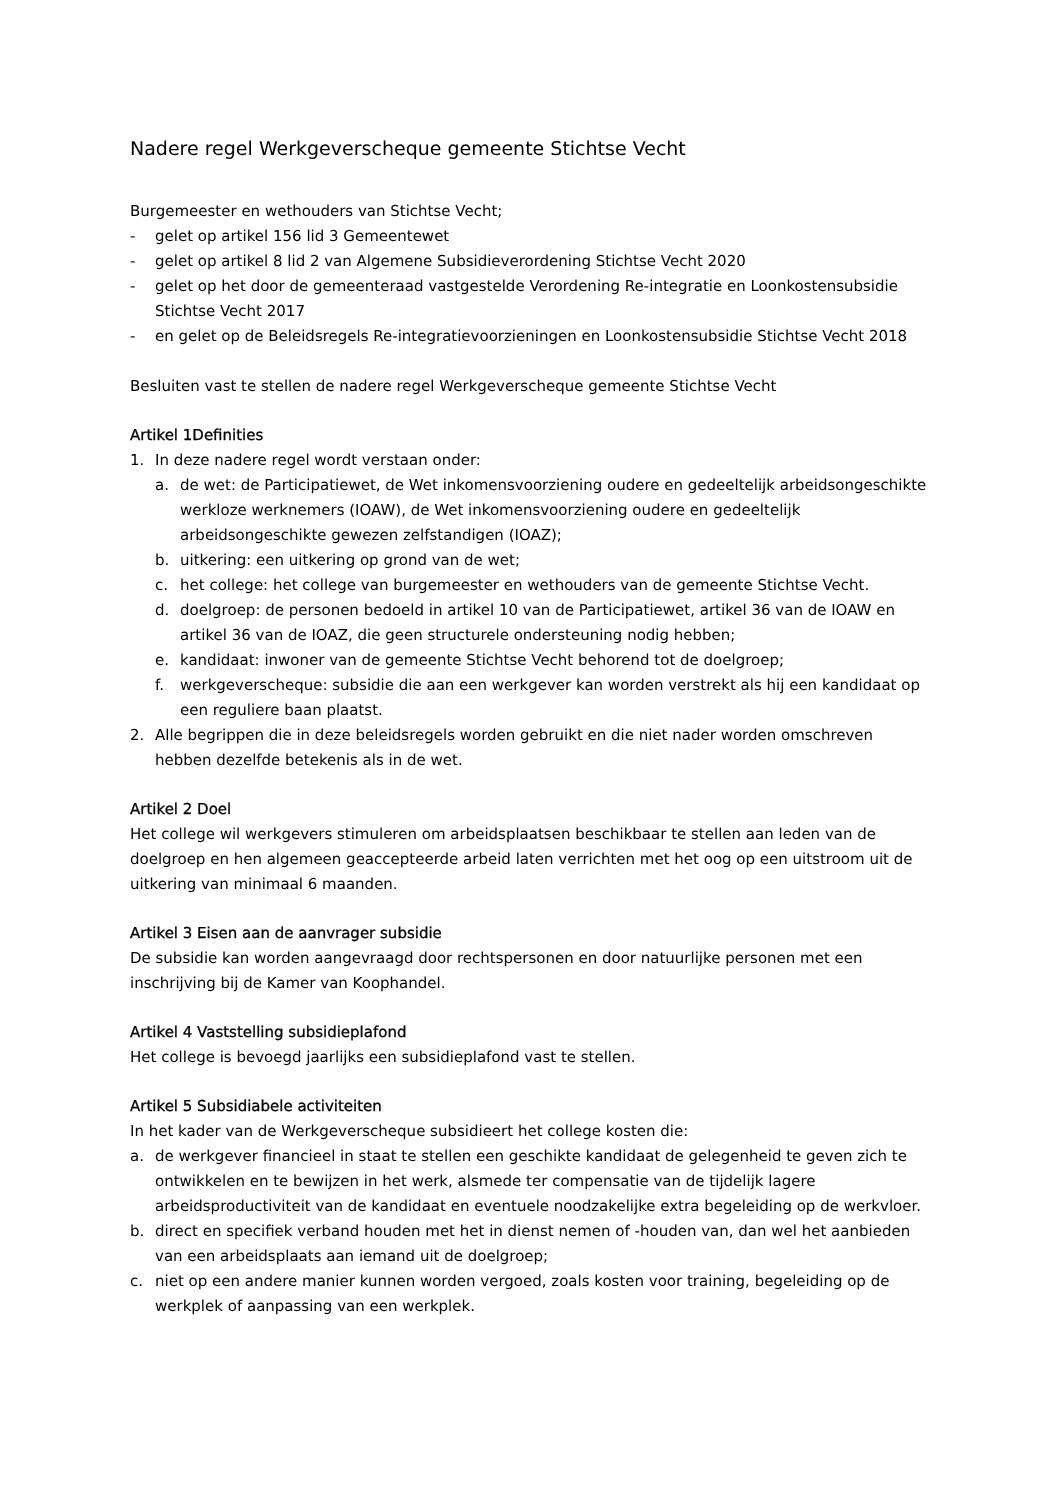Nadere regel Werkgeverscheque gemeente Stichtse Vecht
Burgemeester en wethouders van Stichtse Vecht;
- gelet op artikel 156 lid 3 Gemeentewet
- gelet op artikel 8 lid 2 van Algemene Subsidieverordening Stichtse Vecht 2020
- gelet op het door de gemeenteraad vastgestelde Verordening Re-integratie en Loonkostensubsidie Stichtse Vecht 2017
- en gelet op de Beleidsregels Re-integratievoorzieningen en Loonkostensubsidie Stichtse Vecht 2018
Besluiten vast te stellen de nadere regel Werkgeverscheque gemeente Stichtse Vecht
Artikel 1Definities
1. In deze nadere regel wordt verstaan onder:
a. de wet: de Participatiewet, de Wet inkomensvoorziening oudere en gedeeltelijk arbeidsongeschikte werkloze werknemers (IOAW), de Wet inkomensvoorziening oudere en gedeeltelijk arbeidsongeschikte gewezen zelfstandigen (IOAZ);
b. uitkering: een uitkering op grond van de wet;
c. het college: het college van burgemeester en wethouders van de gemeente Stichtse Vecht.
d. doelgroep: de personen bedoeld in artikel 10 van de Participatiewet, artikel 36 van de IOAW en artikel 36 van de IOAZ, die geen structurele ondersteuning nodig hebben;
e. kandidaat: inwoner van de gemeente Stichtse Vecht behorend tot de doelgroep;
f. werkgeverscheque: subsidie die aan een werkgever kan worden verstrekt als hij een kandidaat op een reguliere baan plaatst.
2. Alle begrippen die in deze beleidsregels worden gebruikt en die niet nader worden omschreven hebben dezelfde betekenis als in de wet.
Artikel 2 Doel
Het college wil werkgevers stimuleren om arbeidsplaatsen beschikbaar te stellen aan leden van de doelgroep en hen algemeen geaccepteerde arbeid laten verrichten met het oog op een uitstroom uit de uitkering van minimaal 6 maanden.
Artikel 3 Eisen aan de aanvrager subsidie
De subsidie kan worden aangevraagd door rechtspersonen en door natuurlijke personen met een inschrijving bij de Kamer van Koophandel.
Artikel 4 Vaststelling subsidieplafond
Het college is bevoegd jaarlijks een subsidieplafond vast te stellen.
Artikel 5 Subsidiabele activiteiten
In het kader van de Werkgeverscheque subsidieert het college kosten die:
a. de werkgever financieel in staat te stellen een geschikte kandidaat de gelegenheid te geven zich te ontwikkelen en te bewijzen in het werk, alsmede ter compensatie van de tijdelijk lagere arbeidsproductiviteit van de kandidaat en eventuele noodzakelijke extra begeleiding op de werkvloer.
b. direct en specifiek verband houden met het in dienst nemen of -houden van, dan wel het aanbieden van een arbeidsplaats aan iemand uit de doelgroep;
c. niet op een andere manier kunnen worden vergoed, zoals kosten voor training, begeleiding op de werkplek of aanpassing van een werkplek.